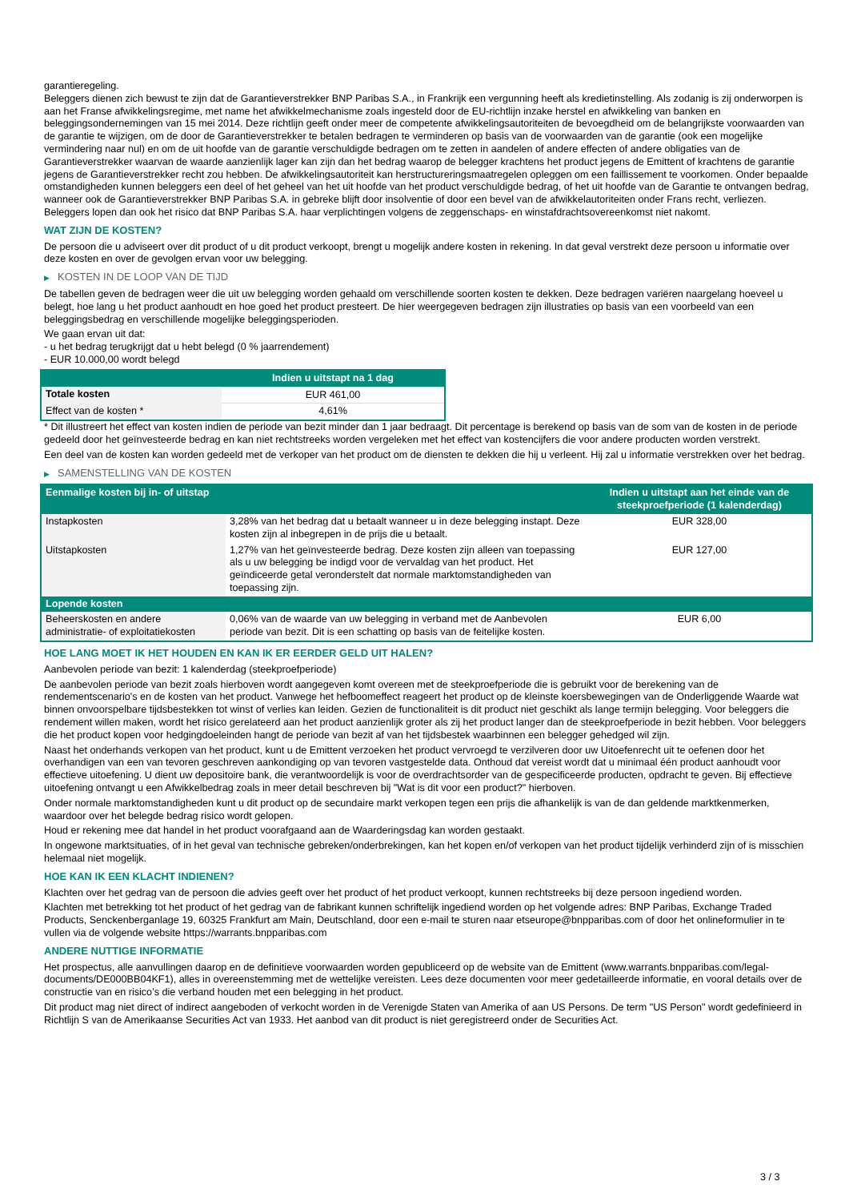garantieregeling.
Beleggers dienen zich bewust te zijn dat de Garantieverstrekker BNP Paribas S.A., in Frankrijk een vergunning heeft als kredietinstelling. Als zodanig is zij onderworpen is aan het Franse afwikkelingsregime, met name het afwikkelmechanisme zoals ingesteld door de EU-richtlijn inzake herstel en afwikkeling van banken en beleggingsondernemingen van 15 mei 2014. Deze richtlijn geeft onder meer de competente afwikkelingsautoriteiten de bevoegdheid om de belangrijkste voorwaarden van de garantie te wijzigen, om de door de Garantieverstrekker te betalen bedragen te verminderen op basis van de voorwaarden van de garantie (ook een mogelijke vermindering naar nul) en om de uit hoofde van de garantie verschuldigde bedragen om te zetten in aandelen of andere effecten of andere obligaties van de Garantieverstrekker waarvan de waarde aanzienlijk lager kan zijn dan het bedrag waarop de belegger krachtens het product jegens de Emittent of krachtens de garantie jegens de Garantieverstrekker recht zou hebben. De afwikkelingsautoriteit kan herstructureringsmaatregelen opleggen om een faillissement te voorkomen. Onder bepaalde omstandigheden kunnen beleggers een deel of het geheel van het uit hoofde van het product verschuldigde bedrag, of het uit hoofde van de Garantie te ontvangen bedrag, wanneer ook de Garantieverstrekker BNP Paribas S.A. in gebreke blijft door insolventie of door een bevel van de afwikkelautoriteiten onder Frans recht, verliezen. Beleggers lopen dan ook het risico dat BNP Paribas S.A. haar verplichtingen volgens de zeggenschaps- en winstafdrachtsovereenkomst niet nakomt.
WAT ZIJN DE KOSTEN?
De persoon die u adviseert over dit product of u dit product verkoopt, brengt u mogelijk andere kosten in rekening. In dat geval verstrekt deze persoon u informatie over deze kosten en over de gevolgen ervan voor uw belegging.
▶ KOSTEN IN DE LOOP VAN DE TIJD
De tabellen geven de bedragen weer die uit uw belegging worden gehaald om verschillende soorten kosten te dekken. Deze bedragen variëren naargelang hoeveel u belegt, hoe lang u het product aanhoudt en hoe goed het product presteert. De hier weergegeven bedragen zijn illustraties op basis van een voorbeeld van een beleggingsbedrag en verschillende mogelijke beleggingsperioden.
We gaan ervan uit dat:
- u het bedrag terugkrijgt dat u hebt belegd (0 % jaarrendement)
- EUR 10.000,00 wordt belegd
| | Indien u uitstapt na 1 dag |
| --- | --- |
| Totale kosten | EUR 461,00 |
| Effect van de kosten * | 4,61% |
* Dit illustreert het effect van kosten indien de periode van bezit minder dan 1 jaar bedraagt. Dit percentage is berekend op basis van de som van de kosten in de periode gedeeld door het geïnvesteerde bedrag en kan niet rechtstreeks worden vergeleken met het effect van kostencijfers die voor andere producten worden verstrekt.
Een deel van de kosten kan worden gedeeld met de verkoper van het product om de diensten te dekken die hij u verleent. Hij zal u informatie verstrekken over het bedrag.
▶ SAMENSTELLING VAN DE KOSTEN
| Eenmalige kosten bij in- of uitstap | | Indien u uitstapt aan het einde van de steekproefperiode (1 kalenderdag) |
| --- | --- | --- |
| Instapkosten | 3,28% van het bedrag dat u betaalt wanneer u in deze belegging instapt. Deze kosten zijn al inbegrepen in de prijs die u betaalt. | EUR 328,00 |
| Uitstapkosten | 1,27% van het geïnvesteerde bedrag. Deze kosten zijn alleen van toepassing als u uw belegging be indigd voor de vervaldag van het product. Het geïndiceerde getal veronderstelt dat normale marktomstandigheden van toepassing zijn. | EUR 127,00 |
| Lopende kosten | | |
| Beheerskosten en andere administratie- of exploitatiekosten | 0,06% van de waarde van uw belegging in verband met de Aanbevolen periode van bezit. Dit is een schatting op basis van de feitelijke kosten. | EUR 6,00 |
HOE LANG MOET IK HET HOUDEN EN KAN IK ER EERDER GELD UIT HALEN?
Aanbevolen periode van bezit: 1 kalenderdag (steekproefperiode)
De aanbevolen periode van bezit zoals hierboven wordt aangegeven komt overeen met de steekproefperiode die is gebruikt voor de berekening van de rendementscenario's en de kosten van het product. Vanwege het hefboomeffect reageert het product op de kleinste koersbewegingen van de Onderliggende Waarde wat binnen onvoorspelbare tijdsbestekken tot winst of verlies kan leiden. Gezien de functionaliteit is dit product niet geschikt als lange termijn belegging. Voor beleggers die rendement willen maken, wordt het risico gerelateerd aan het product aanzienlijk groter als zij het product langer dan de steekproefperiode in bezit hebben. Voor beleggers die het product kopen voor hedgingdoeleinden hangt de periode van bezit af van het tijdsbestek waarbinnen een belegger gehedged wil zijn.
Naast het onderhands verkopen van het product, kunt u de Emittent verzoeken het product vervroegd te verzilveren door uw Uitoefenrecht uit te oefenen door het overhandigen van een van tevoren geschreven aankondiging op van tevoren vastgestelde data. Onthoud dat vereist wordt dat u minimaal één product aanhoudt voor effectieve uitoefening. U dient uw depositoire bank, die verantwoordelijk is voor de overdrachtsorder van de gespecificeerde producten, opdracht te geven. Bij effectieve uitoefening ontvangt u een Afwikkelbedrag zoals in meer detail beschreven bij "Wat is dit voor een product?" hierboven.
Onder normale marktomstandigheden kunt u dit product op de secundaire markt verkopen tegen een prijs die afhankelijk is van de dan geldende marktkenmerken, waardoor over het belegde bedrag risico wordt gelopen.
Houd er rekening mee dat handel in het product voorafgaand aan de Waarderingsdag kan worden gestaakt.
In ongewone marktsituaties, of in het geval van technische gebreken/onderbrekingen, kan het kopen en/of verkopen van het product tijdelijk verhinderd zijn of is misschien helemaal niet mogelijk.
HOE KAN IK EEN KLACHT INDIENEN?
Klachten over het gedrag van de persoon die advies geeft over het product of het product verkoopt, kunnen rechtstreeks bij deze persoon ingediend worden.
Klachten met betrekking tot het product of het gedrag van de fabrikant kunnen schriftelijk ingediend worden op het volgende adres: BNP Paribas, Exchange Traded Products, Senckenberganlage 19, 60325 Frankfurt am Main, Deutschland, door een e-mail te sturen naar etseurope@bnpparibas.com of door het onlineformulier in te vullen via de volgende website https://warrants.bnpparibas.com
ANDERE NUTTIGE INFORMATIE
Het prospectus, alle aanvullingen daarop en de definitieve voorwaarden worden gepubliceerd op de website van de Emittent (www.warrants.bnpparibas.com/legal-documents/DE000BB04KF1), alles in overeenstemming met de wettelijke vereisten. Lees deze documenten voor meer gedetailleerde informatie, en vooral details over de constructie van en risico’s die verband houden met een belegging in het product.
Dit product mag niet direct of indirect aangeboden of verkocht worden in de Verenigde Staten van Amerika of aan US Persons. De term "US Person" wordt gedefinieerd in Richtlijn S van de Amerikaanse Securities Act van 1933. Het aanbod van dit product is niet geregistreerd onder de Securities Act.
3 / 3